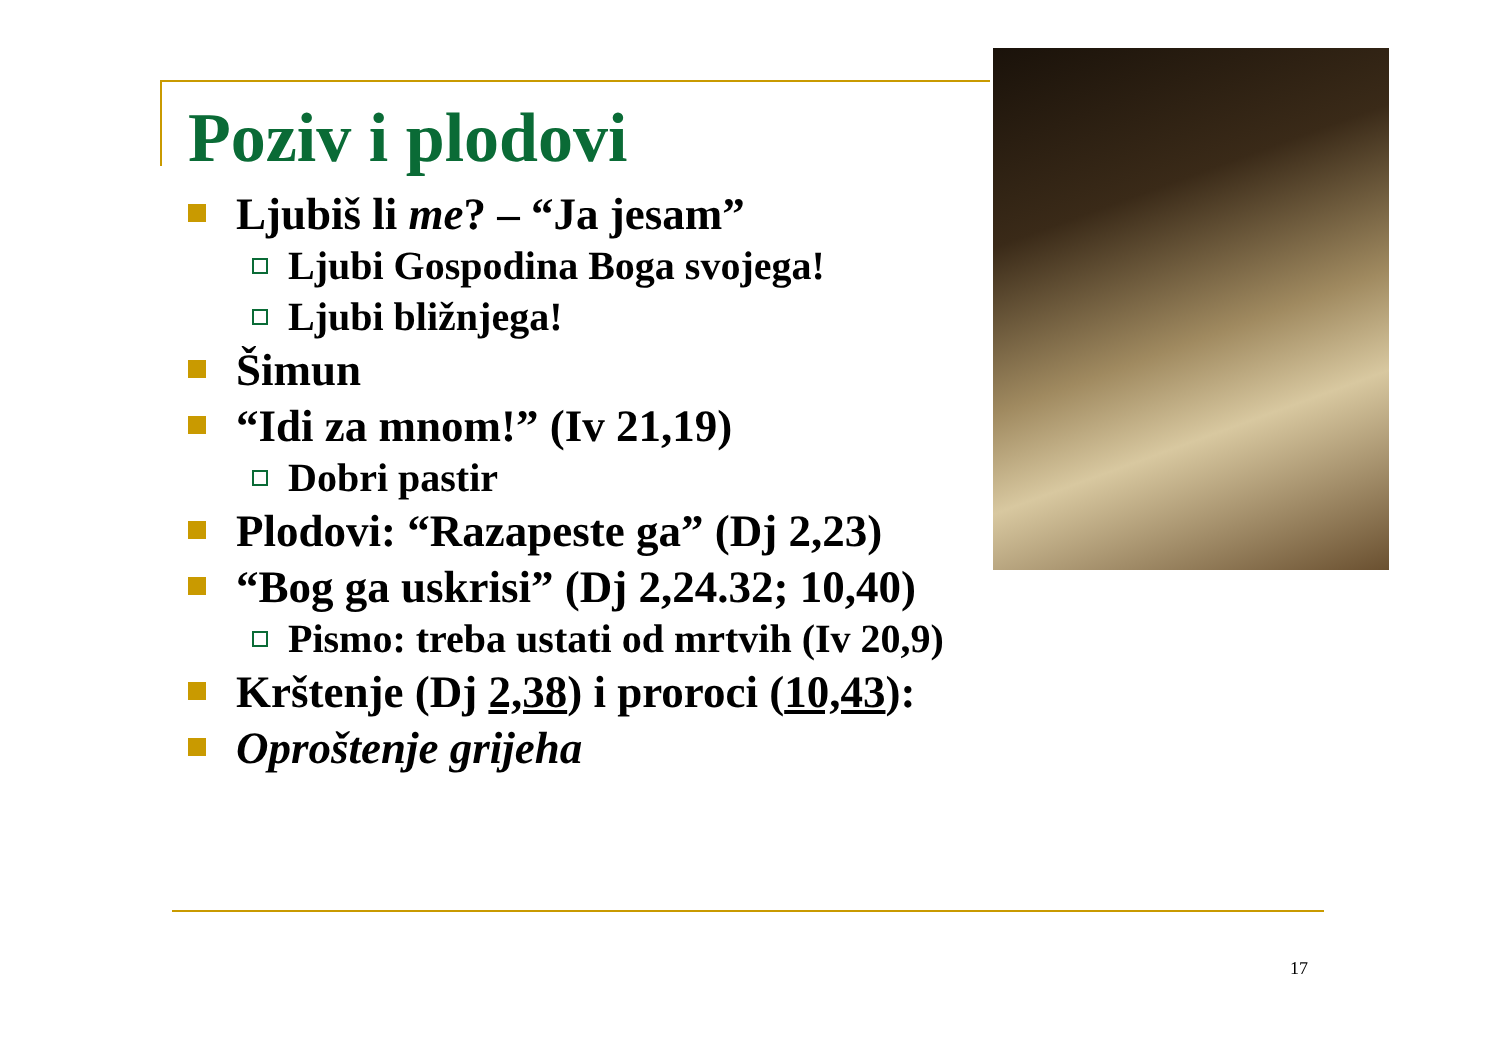Poziv i plodovi
Ljubiš li me? – “Ja jesam”
Ljubi Gospodina Boga svojega!
Ljubi bližnjega!
Šimun
“Idi za mnom!” (Iv 21,19)
Dobri pastir
Plodovi: “Razapeste ga” (Dj 2,23)
“Bog ga uskrisi” (Dj 2,24.32; 10,40)
Pismo: treba ustati od mrtvih (Iv 20,9)
Krštenje (Dj 2,38) i proroci (10,43):
Oproštenje grijeha
17